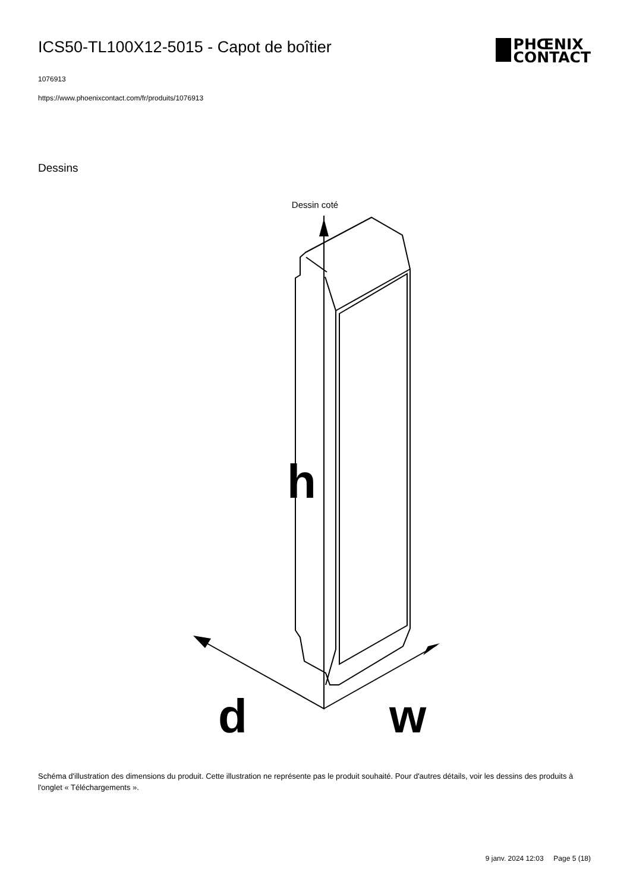ICS50-TL100X12-5015 - Capot de boîtier
PHŒNIX
CONTACT
1076913
https://www.phoenixcontact.com/fr/produits/1076913
Dessins
Dessin coté
h
d
w
Schéma d'illustration des dimensions du produit. Cette illustration ne représente pas le produit souhaité. Pour d'autres détails, voir les dessins des produits à l'onglet « Téléchargements ».
9 janv. 2024 12:03 Page 5 (18)